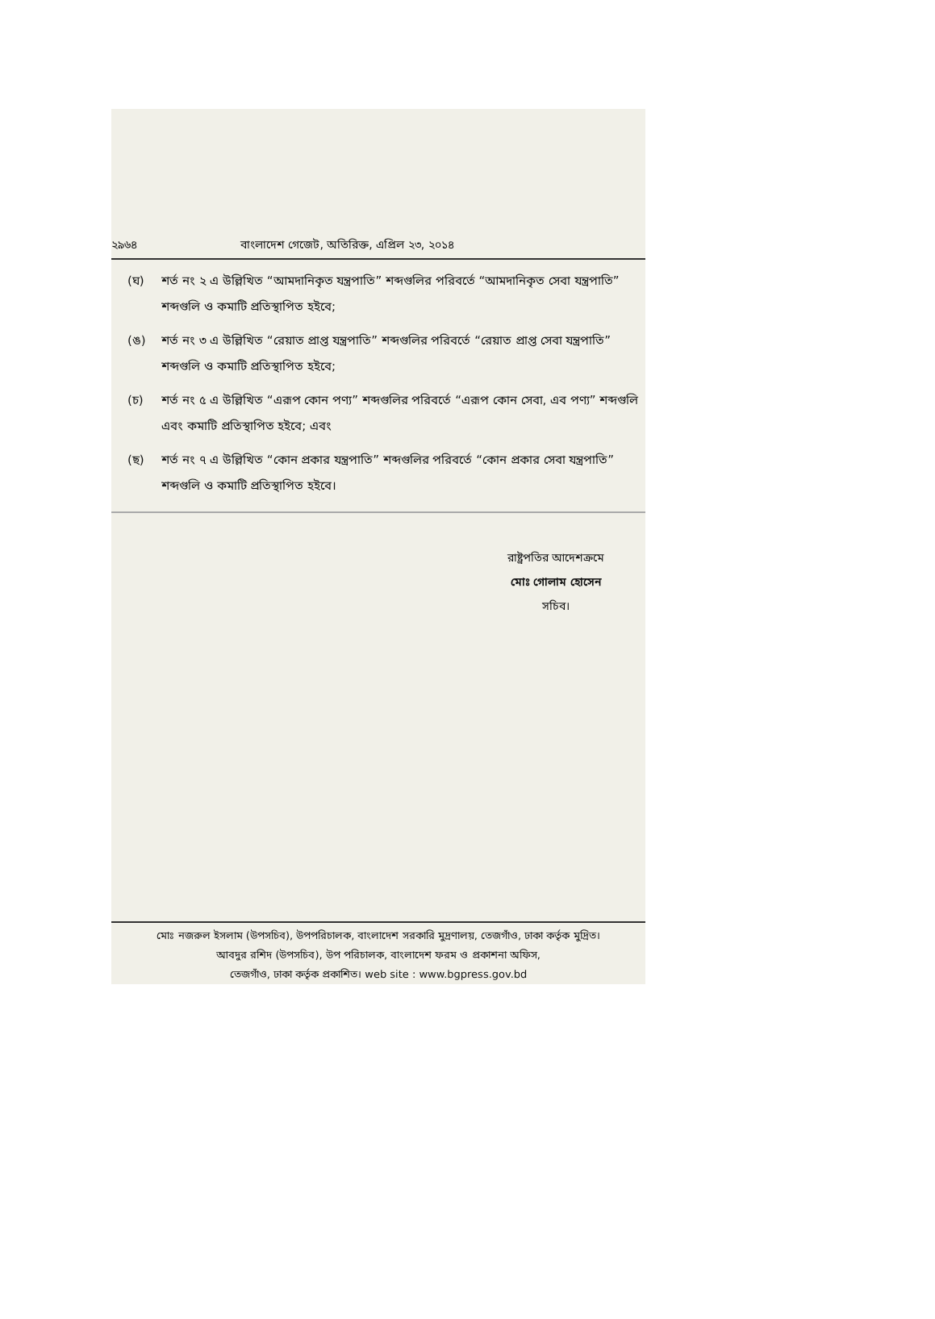২৯৬৪ বাংলাদেশ গেজেট, অতিরিক্ত, এপ্রিল ২৩, ২০১৪
(ঘ) শর্ত নং ২ এ উল্লিখিত “আমদানিকৃত যন্ত্রপাতি” শব্দগুলির পরিবর্তে “আমদানিকৃত সেবা যন্ত্রপাতি” শব্দগুলি ও কমাটি প্রতিস্থাপিত হইবে;
(ঙ) শর্ত নং ৩ এ উল্লিখিত “রেয়াত প্রাপ্ত যন্ত্রপাতি” শব্দগুলির পরিবর্তে “রেয়াত প্রাপ্ত সেবা যন্ত্রপাতি” শব্দগুলি ও কমাটি প্রতিস্থাপিত হইবে;
(চ) শর্ত নং ৫ এ উল্লিখিত “এরূপ কোন পণ্য” শব্দগুলির পরিবর্তে “এরূপ কোন সেবা, এব পণ্য” শব্দগুলি এবং কমাটি প্রতিস্থাপিত হইবে; এবং
(ছ) শর্ত নং ৭ এ উল্লিখিত “কোন প্রকার যন্ত্রপাতি” শব্দগুলির পরিবর্তে “কোন প্রকার সেবা যন্ত্রপাতি” শব্দগুলি ও কমাটি প্রতিস্থাপিত হইবে।
রাষ্ট্রপতির আদেশক্রমে
মোঃ গোলাম হোসেন
সচিব।
মোঃ নজরুল ইসলাম (উপসচিব), উপপরিচালক, বাংলাদেশ সরকারি মুদ্রণালয়, তেজগাঁও, ঢাকা কর্তৃক মুদ্রিত।
আবদুর রশিদ (উপসচিব), উপ পরিচালক, বাংলাদেশ ফরম ও প্রকাশনা অফিস,
তেজগাঁও, ঢাকা কর্তৃক প্রকাশিত। web site : www.bgpress.gov.bd